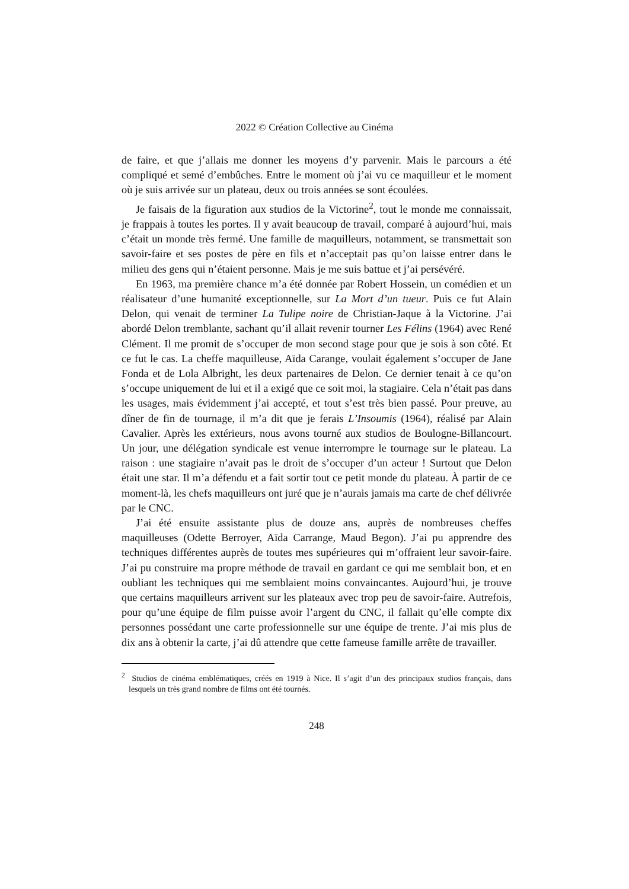2022 © Création Collective au Cinéma
de faire, et que j’allais me donner les moyens d’y parvenir. Mais le parcours a été compliqué et semé d’embûches. Entre le moment où j’ai vu ce maquilleur et le moment où je suis arrivée sur un plateau, deux ou trois années se sont écoulées.
Je faisais de la figuration aux studios de la Victorine<sup>2</sup>, tout le monde me connaissait, je frappais à toutes les portes. Il y avait beaucoup de travail, comparé à aujourd’hui, mais c’était un monde très fermé. Une famille de maquilleurs, notamment, se transmettait son savoir-faire et ses postes de père en fils et n’acceptait pas qu’on laisse entrer dans le milieu des gens qui n’étaient personne. Mais je me suis battue et j’ai persévéré.
En 1963, ma première chance m’a été donnée par Robert Hossein, un comédien et un réalisateur d’une humanité exceptionnelle, sur La Mort d’un tueur. Puis ce fut Alain Delon, qui venait de terminer La Tulipe noire de Christian-Jaque à la Victorine. J’ai abordé Delon tremblante, sachant qu’il allait revenir tourner Les Félins (1964) avec René Clément. Il me promit de s’occuper de mon second stage pour que je sois à son côté. Et ce fut le cas. La cheffe maquilleuse, Aïda Carange, voulait également s’occuper de Jane Fonda et de Lola Albright, les deux partenaires de Delon. Ce dernier tenait à ce qu’on s’occupe uniquement de lui et il a exigé que ce soit moi, la stagiaire. Cela n’était pas dans les usages, mais évidemment j’ai accepté, et tout s’est très bien passé. Pour preuve, au dîner de fin de tournage, il m’a dit que je ferais L’Insoumis (1964), réalisé par Alain Cavalier. Après les extérieurs, nous avons tourné aux studios de Boulogne-Billancourt. Un jour, une délégation syndicale est venue interrompre le tournage sur le plateau. La raison : une stagiaire n’avait pas le droit de s’occuper d’un acteur ! Surtout que Delon était une star. Il m’a défendu et a fait sortir tout ce petit monde du plateau. À partir de ce moment-là, les chefs maquilleurs ont juré que je n’aurais jamais ma carte de chef délivrée par le CNC.
J’ai été ensuite assistante plus de douze ans, auprès de nombreuses cheffes maquilleuses (Odette Berroyer, Aïda Carrange, Maud Begon). J’ai pu apprendre des techniques différentes auprès de toutes mes supérieures qui m’offraient leur savoir-faire. J’ai pu construire ma propre méthode de travail en gardant ce qui me semblait bon, et en oubliant les techniques qui me semblaient moins convaincantes. Aujourd’hui, je trouve que certains maquilleurs arrivent sur les plateaux avec trop peu de savoir-faire. Autrefois, pour qu’une équipe de film puisse avoir l’argent du CNC, il fallait qu’elle compte dix personnes possédant une carte professionnelle sur une équipe de trente. J’ai mis plus de dix ans à obtenir la carte, j’ai dû attendre que cette fameuse famille arrête de travailler.
<sup>2</sup> Studios de cinéma emblématiques, créés en 1919 à Nice. Il s’agit d’un des principaux studios français, dans lesquels un très grand nombre de films ont été tournés.
248